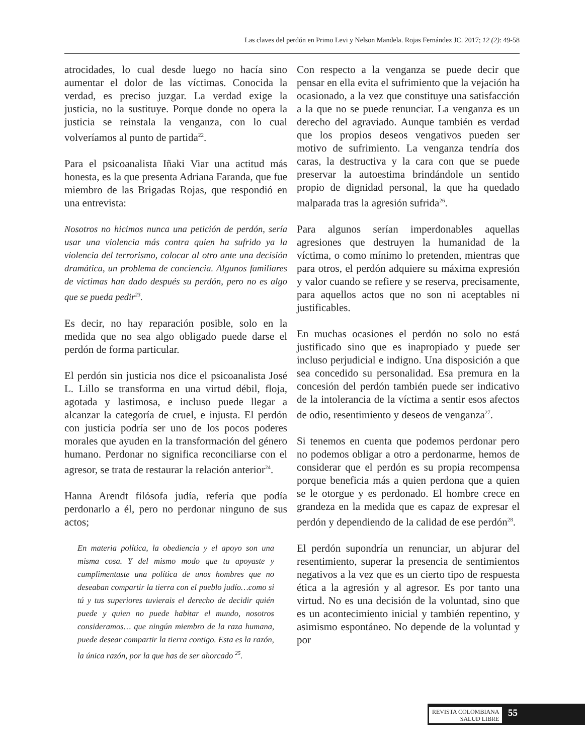Las claves del perdón en Primo Levi y Nelson Mandela. Rojas Fernández JC. 2017; 12 (2): 49-58
atrocidades, lo cual desde luego no hacía sino aumentar el dolor de las víctimas. Conocida la verdad, es preciso juzgar. La verdad exige la justicia, no la sustituye. Porque donde no opera la justicia se reinstala la venganza, con lo cual volveríamos al punto de partida<sup>22</sup>.
Para el psicoanalista Iñaki Viar una actitud más honesta, es la que presenta Adriana Faranda, que fue miembro de las Brigadas Rojas, que respondió en una entrevista:
Nosotros no hicimos nunca una petición de perdón, sería usar una violencia más contra quien ha sufrido ya la violencia del terrorismo, colocar al otro ante una decisión dramática, un problema de conciencia. Algunos familiares de víctimas han dado después su perdón, pero no es algo que se pueda pedir<sup>23</sup>.
Es decir, no hay reparación posible, solo en la medida que no sea algo obligado puede darse el perdón de forma particular.
El perdón sin justicia nos dice el psicoanalista José L. Lillo se transforma en una virtud débil, floja, agotada y lastimosa, e incluso puede llegar a alcanzar la categoría de cruel, e injusta. El perdón con justicia podría ser uno de los pocos poderes morales que ayuden en la transformación del género humano. Perdonar no significa reconciliarse con el agresor, se trata de restaurar la relación anterior<sup>24</sup>.
Hanna Arendt filósofa judía, refería que podía perdonarlo a él, pero no perdonar ninguno de sus actos;
En materia política, la obediencia y el apoyo son una misma cosa. Y del mismo modo que tu apoyaste y cumplimentaste una política de unos hombres que no deseaban compartir la tierra con el pueblo judío…como si tú y tus superiores tuvierais el derecho de decidir quién puede y quien no puede habitar el mundo, nosotros consideramos… que ningún miembro de la raza humana, puede desear compartir la tierra contigo. Esta es la razón, la única razón, por la que has de ser ahorcado <sup>25</sup>.
Con respecto a la venganza se puede decir que pensar en ella evita el sufrimiento que la vejación ha ocasionado, a la vez que constituye una satisfacción a la que no se puede renunciar. La venganza es un derecho del agraviado. Aunque también es verdad que los propios deseos vengativos pueden ser motivo de sufrimiento. La venganza tendría dos caras, la destructiva y la cara con que se puede preservar la autoestima brindándole un sentido propio de dignidad personal, la que ha quedado malparada tras la agresión sufrida<sup>26</sup>.
Para algunos serían imperdonables aquellas agresiones que destruyen la humanidad de la víctima, o como mínimo lo pretenden, mientras que para otros, el perdón adquiere su máxima expresión y valor cuando se refiere y se reserva, precisamente, para aquellos actos que no son ni aceptables ni justificables.
En muchas ocasiones el perdón no solo no está justificado sino que es inapropiado y puede ser incluso perjudicial e indigno. Una disposición a que sea concedido su personalidad. Esa premura en la concesión del perdón también puede ser indicativo de la intolerancia de la víctima a sentir esos afectos de odio, resentimiento y deseos de venganza<sup>27</sup>.
Si tenemos en cuenta que podemos perdonar pero no podemos obligar a otro a perdonarme, hemos de considerar que el perdón es su propia recompensa porque beneficia más a quien perdona que a quien se le otorgue y es perdonado. El hombre crece en grandeza en la medida que es capaz de expresar el perdón y dependiendo de la calidad de ese perdón<sup>28</sup>.
El perdón supondría un renunciar, un abjurar del resentimiento, superar la presencia de sentimientos negativos a la vez que es un cierto tipo de respuesta ética a la agresión y al agresor. Es por tanto una virtud. No es una decisión de la voluntad, sino que es un acontecimiento inicial y también repentino, y asimismo espontáneo. No depende de la voluntad y por
REVISTA COLOMBIANA
SALUD LIBRE
55